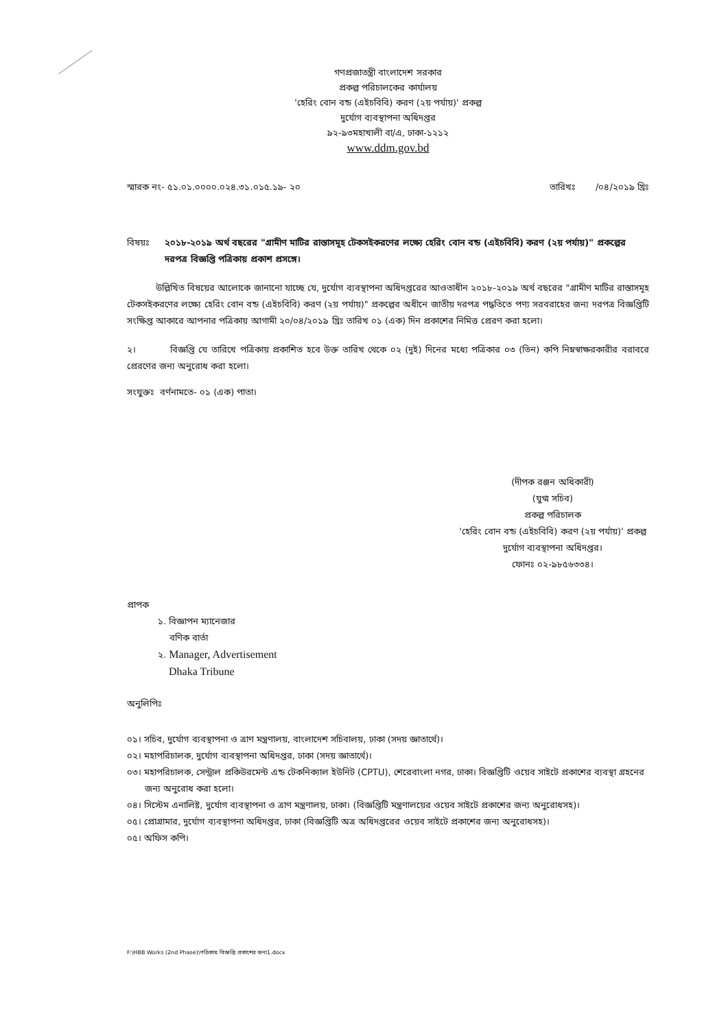গণপ্রজাতন্ত্রী বাংলাদেশ সরকার
প্রকল্প পরিচালকের কার্যালয়
'হেরিং বোন বন্ড (এইচবিবি) করণ (২য় পর্যায়)' প্রকল্প
দুর্যোগ ব্যবস্থাপনা অধিদপ্তর
৯২-৯৩মহাখালী বা/এ, ঢাকা-১২১২
www.ddm.gov.bd
স্মারক নং- ৫১.০১.০০০০.০২৪.৩১.০১৫.১৯- ২০ তারিখঃ /০৪/২০১৯ খ্রিঃ
বিষয়ঃ ২০১৮-২০১৯ অর্থ বছরের "গ্রামীণ মাটির রাস্তাসমূহ টেকসইকরণের লক্ষ্যে হেরিং বোন বন্ড (এইচবিবি) করণ (২য় পর্যায়)" প্রকল্পের দরপত্র বিজ্ঞপ্তি পত্রিকায় প্রকাশ প্রসঙ্গে।
উল্লিখিত বিষয়ের আলোকে জানানো যাচ্ছে যে, দুর্যোগ ব্যবস্থাপনা অধিদপ্তরের আওতাধীন ২০১৮-২০১৯ অর্থ বছরের "গ্রামীণ মাটির রাস্তাসমূহ টেকসইকরণের লক্ষ্যে হেরিং বোন বন্ড (এইচবিবি) করণ (২য় পর্যায়)" প্রকল্পের অধীনে জাতীয় দরপত্র পদ্ধতিতে পণ্য সরবরাহের জন্য দরপত্র বিজ্ঞপ্তিটি সংক্ষিপ্ত আকারে আপনার পত্রিকায় আগামী ২০/০৪/২০১৯ খ্রিঃ তারিখ ০১ (এক) দিন প্রকাশের নিমিত্ত প্রেরণ করা হলো।
২। বিজ্ঞপ্তি যে তারিখে পত্রিকায় প্রকাশিত হবে উক্ত তারিখ থেকে ০২ (দুই) দিনের মধ্যে পত্রিকার ০৩ (তিন) কপি নিম্নস্বাক্ষরকারীর বরাবরে প্রেরণের জন্য অনুরোধ করা হলো।
সংযুক্তঃ বর্ণনামতে- ০১ (এক) পাতা।
(দীপক রঞ্জন অধিকারী)
(যুগ্ম সচিব)
প্রকল্প পরিচালক
'হেরিং বোন বন্ড (এইচবিবি) করণ (২য় পর্যায়)' প্রকল্প
দুর্যোগ ব্যবস্থাপনা অধিদপ্তর।
ফোনঃ ০২-৯৮৫৬৩৩৪।
প্রাপক
১. বিজ্ঞাপন ম্যানেজার
বণিক বার্তা
২. Manager, Advertisement
Dhaka Tribune
অনুলিপিঃ
০১। সচিব, দুর্যোগ ব্যবস্থাপনা ও ত্রাণ মন্ত্রণালয়, বাংলাদেশ সচিবালয়, ঢাকা (সদয় জ্ঞাতার্থে)।
০২। মহাপরিচালক, দুর্যোগ ব্যবস্থাপনা অধিদপ্তর, ঢাকা (সদয় জ্ঞাতার্থে)।
০৩। মহাপরিচালক, সেন্ট্রাল প্রকিউরমেন্ট এন্ড টেকনিক্যাল ইউনিট (CPTU), শেরেবাংলা নগর, ঢাকা। বিজ্ঞপ্তিটি ওয়েব সাইটে প্রকাশের ব্যবস্থা গ্রহনের জন্য অনুরোধ করা হলো।
০৪। সিস্টেম এনালিষ্ট, দুর্যোগ ব্যবস্থাপনা ও ত্রাণ মন্ত্রণালয়, ঢাকা। (বিজ্ঞপ্তিটি মন্ত্রণালয়ের ওয়েব সাইটে প্রকাশের জন্য অনুরোধসহ)।
০৫। প্রোগ্রামার, দুর্যোগ ব্যবস্থাপনা অধিদপ্তর, ঢাকা (বিজ্ঞপ্তিটি অত্র অধিদপ্তরের ওয়েব সাইটে প্রকাশের জন্য অনুরোধসহ)।
০৫। অফিস কপি।
F:\HBB Works (2nd Phase)\পত্রিকায় বিজ্ঞপ্তি প্রকাশের জন্য1.docx